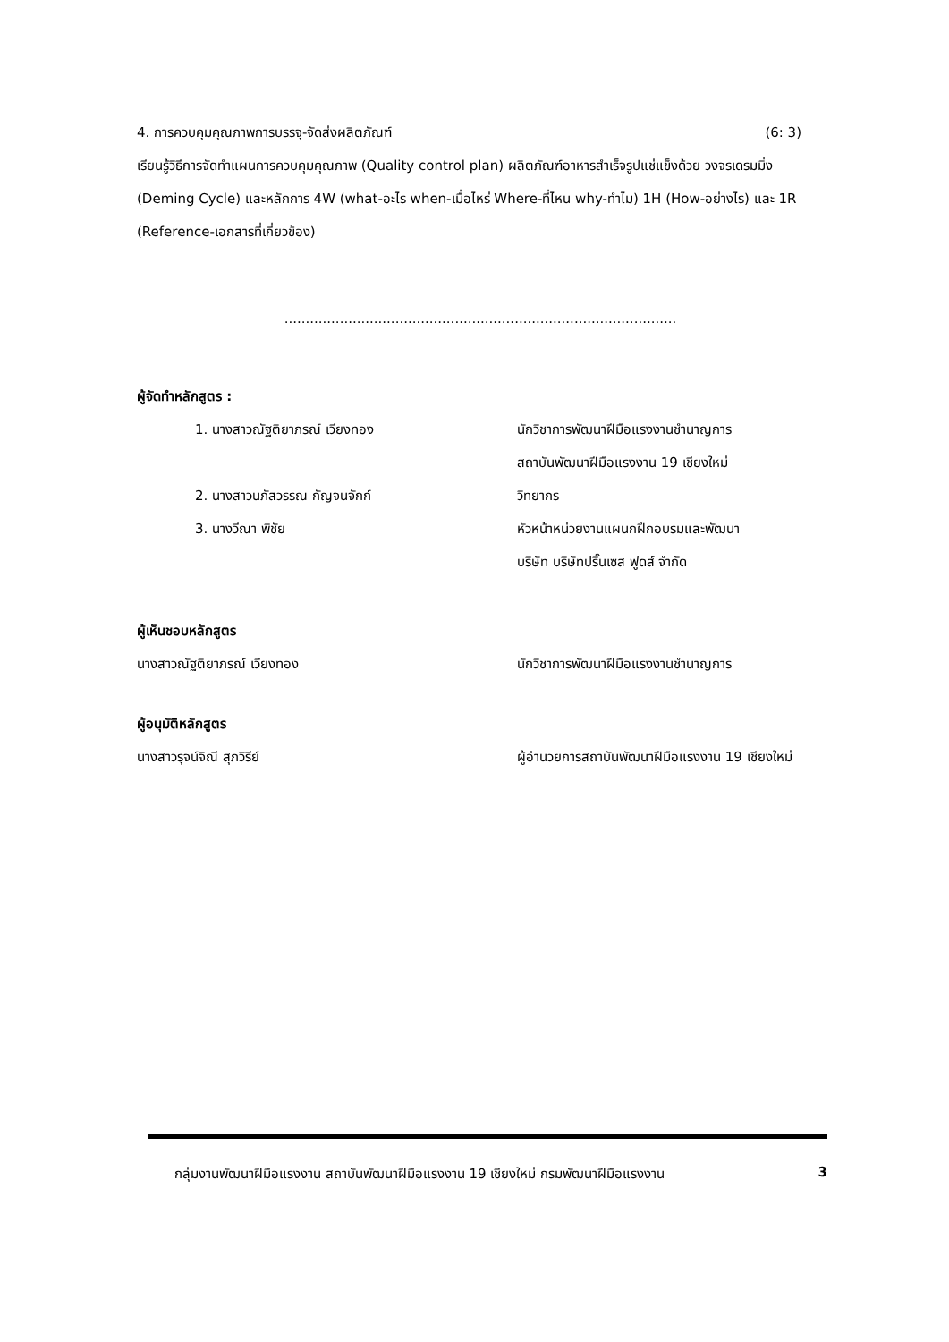4. การควบคุมคุณภาพการบรรจุ-จัดส่งผลิตภัณฑ์ (6: 3)
เรียนรู้วิธีการจัดทำแผนการควบคุมคุณภาพ (Quality control plan) ผลิตภัณฑ์อาหารสำเร็จรูปแช่แข็งด้วย วงจรเดรมมิ่ง (Deming Cycle) และหลักการ 4W (what-อะไร when-เมื่อไหร่ Where-ที่ไหน why-ทำไม) 1H (How-อย่างไร) และ 1R (Reference-เอกสารที่เกี่ยวข้อง)
............................................................................................
ผู้จัดทำหลักสูตร :
1. นางสาวณัฐติยาภรณ์ เวียงทอง นักวิชาการพัฒนาฝีมือแรงงานชำนาญการ
สถาบันพัฒนาฝีมือแรงงาน 19 เชียงใหม่
2. นางสาวนภัสวรรณ กัญจนจักก์ วิทยากร
3. นางวีณา พิชัย หัวหน้าหน่วยงานแผนกฝึกอบรมและพัฒนา
บริษัท บริษัทปริ๊นเซส ฟูดส์ จำกัด
ผู้เห็นชอบหลักสูตร
นางสาวณัฐติยาภรณ์ เวียงทอง นักวิชาการพัฒนาฝีมือแรงงานชำนาญการ
ผู้อนุมัติหลักสูตร
นางสาวรุจน์จิณี สุภวิรีย์ ผู้อำนวยการสถาบันพัฒนาฝีมือแรงงาน 19 เชียงใหม่
กลุ่มงานพัฒนาฝีมือแรงงาน สถาบันพัฒนาฝีมือแรงงาน 19 เชียงใหม่ กรมพัฒนาฝีมือแรงงาน 3